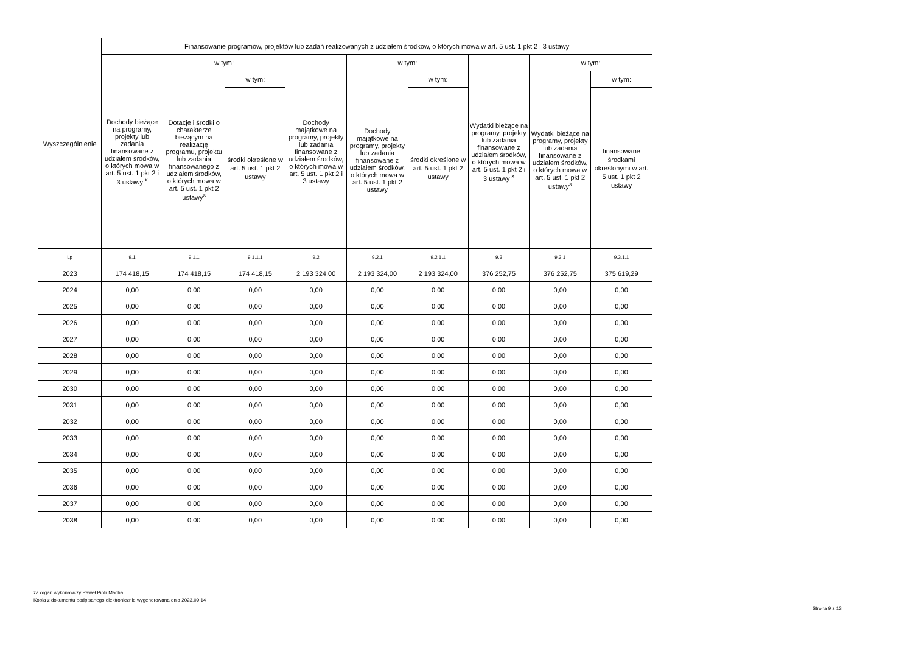| Wyszczególnienie | Finansowanie programów, projektów lub zadań realizowanych z udziałem środków, o których mowa w art. 5 ust. 1 pkt 2 i 3 ustawy | | | | | | | | |
| --- | --- | --- | --- | --- | --- | --- | --- | --- | --- |
| | Dochody bieżące na programy, projekty lub zadania finansowane z udziałem środków, o których mowa w art. 5 ust. 1 pkt 2 i 3 ustawy <sup>x</sup> | w tym: | | Dochody majątkowe na programy, projekty lub zadania finansowane z udziałem środków, o których mowa w art. 5 ust. 1 pkt 2 i 3 ustawy | w tym: | | Wydatki bieżące na programy, projekty lub zadania finansowane z udziałem środków, o których mowa w art. 5 ust. 1 pkt 2 i 3 ustawy <sup>x</sup> | w tym: | |
| | | Dotacje i środki o charakterze bieżącym na realizację programu, projektu lub zadania finansowanego z udziałem środków, o których mowa w art. 5 ust. 1 pkt 2 ustawy<sup>x</sup> | w tym: | | Dochody majątkowe na programy, projekty lub zadania finansowane z udziałem środków, o których mowa w art. 5 ust. 1 pkt 2 ustawy | w tym: | | Wydatki bieżące na programy, projekty lub zadania finansowane z udziałem środków, o których mowa w art. 5 ust. 1 pkt 2 ustawy<sup>x</sup> | w tym: |
| | | | środki określone w art. 5 ust. 1 pkt 2 ustawy | | | środki określone w art. 5 ust. 1 pkt 2 ustawy | | | finansowane środkami określonymi w art. 5 ust. 1 pkt 2 ustawy |
| Lp | 9.1 | 9.1.1 | 9.1.1.1 | 9.2 | 9.2.1 | 9.2.1.1 | 9.3 | 9.3.1 | 9.3.1.1 |
| 2023 | 174 418,15 | 174 418,15 | 174 418,15 | 2 193 324,00 | 2 193 324,00 | 2 193 324,00 | 376 252,75 | 376 252,75 | 375 619,29 |
| 2024 | 0,00 | 0,00 | 0,00 | 0,00 | 0,00 | 0,00 | 0,00 | 0,00 | 0,00 |
| 2025 | 0,00 | 0,00 | 0,00 | 0,00 | 0,00 | 0,00 | 0,00 | 0,00 | 0,00 |
| 2026 | 0,00 | 0,00 | 0,00 | 0,00 | 0,00 | 0,00 | 0,00 | 0,00 | 0,00 |
| 2027 | 0,00 | 0,00 | 0,00 | 0,00 | 0,00 | 0,00 | 0,00 | 0,00 | 0,00 |
| 2028 | 0,00 | 0,00 | 0,00 | 0,00 | 0,00 | 0,00 | 0,00 | 0,00 | 0,00 |
| 2029 | 0,00 | 0,00 | 0,00 | 0,00 | 0,00 | 0,00 | 0,00 | 0,00 | 0,00 |
| 2030 | 0,00 | 0,00 | 0,00 | 0,00 | 0,00 | 0,00 | 0,00 | 0,00 | 0,00 |
| 2031 | 0,00 | 0,00 | 0,00 | 0,00 | 0,00 | 0,00 | 0,00 | 0,00 | 0,00 |
| 2032 | 0,00 | 0,00 | 0,00 | 0,00 | 0,00 | 0,00 | 0,00 | 0,00 | 0,00 |
| 2033 | 0,00 | 0,00 | 0,00 | 0,00 | 0,00 | 0,00 | 0,00 | 0,00 | 0,00 |
| 2034 | 0,00 | 0,00 | 0,00 | 0,00 | 0,00 | 0,00 | 0,00 | 0,00 | 0,00 |
| 2035 | 0,00 | 0,00 | 0,00 | 0,00 | 0,00 | 0,00 | 0,00 | 0,00 | 0,00 |
| 2036 | 0,00 | 0,00 | 0,00 | 0,00 | 0,00 | 0,00 | 0,00 | 0,00 | 0,00 |
| 2037 | 0,00 | 0,00 | 0,00 | 0,00 | 0,00 | 0,00 | 0,00 | 0,00 | 0,00 |
| 2038 | 0,00 | 0,00 | 0,00 | 0,00 | 0,00 | 0,00 | 0,00 | 0,00 | 0,00 |
za organ wykonawczy Paweł Piotr Macha
Kopia z dokumentu podpisanego elektronicznie wygenerowana dnia 2023.09.14
Strona 9 z 13